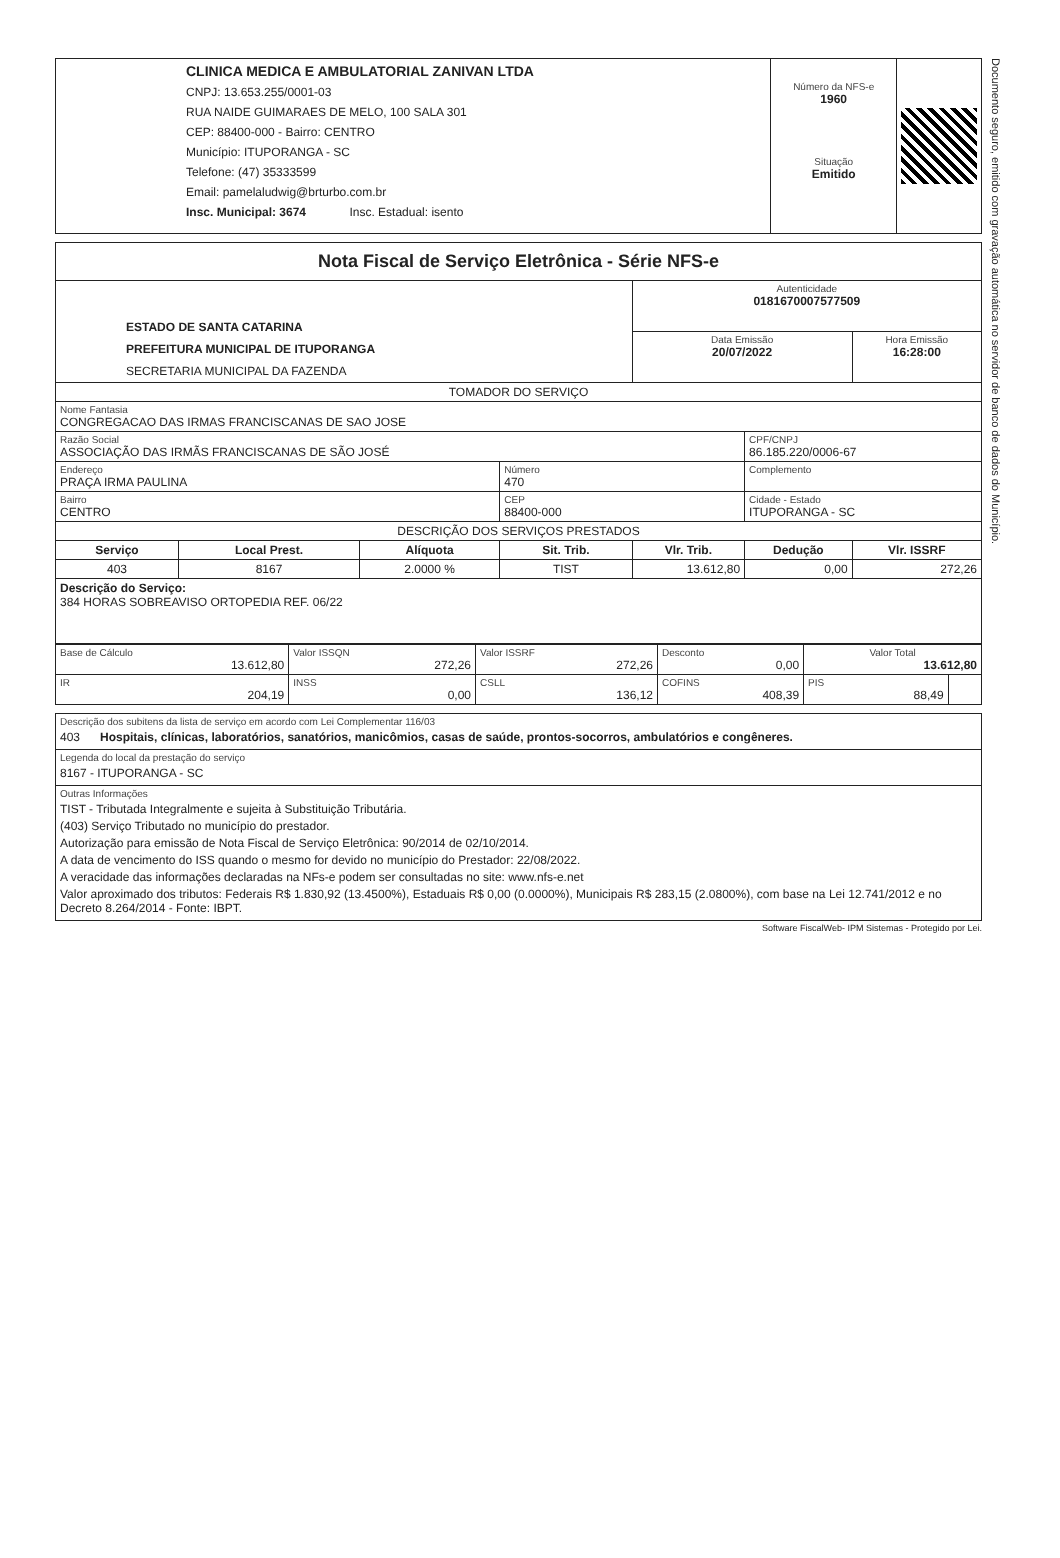Documento seguro, emitido com gravação automática no servidor de banco de dados do Município.
| CLINICA MEDICA E AMBULATORIAL ZANIVAN LTDA CNPJ: 13.653.255/0001-03 RUA NAIDE GUIMARAES DE MELO, 100 SALA 301 CEP: 88400-000 - Bairro: CENTRO Município: ITUPORANGA - SC Telefone: (47) 35333599 Email: pamelaludwig@brturbo.com.br Insc. Municipal: 3674 Insc. Estadual: isento | Número da NFS-e 1960 Situação Emitido | |
| Nota Fiscal de Serviço Eletrônica - Série NFS-e | | | | | | |
| ESTADO DE SANTA CATARINA PREFEITURA MUNICIPAL DE ITUPORANGA SECRETARIA MUNICIPAL DA FAZENDA | | | | Autenticidade 0181670007577509 | | |
| | | | | Data Emissão 20/07/2022 | | Hora Emissão 16:28:00 |
| TOMADOR DO SERVIÇO | | | | | | |
| Nome Fantasia CONGREGACAO DAS IRMAS FRANCISCANAS DE SAO JOSE | | | | | | |
| Razão Social ASSOCIAÇÃO DAS IRMÃS FRANCISCANAS DE SÃO JOSÉ | | | | | CPF/CNPJ 86.185.220/0006-67 | |
| Endereço PRAÇA IRMA PAULINA | | | Número 470 | | Complemento | |
| Bairro CENTRO | | | CEP 88400-000 | | Cidade - Estado ITUPORANGA - SC | |
| DESCRIÇÃO DOS SERVIÇOS PRESTADOS | | | | | | |
| Serviço | Local Prest. | Alíquota | Sit. Trib. | Vlr. Trib. | Dedução | Vlr. ISSRF |
| 403 | 8167 | 2.0000 % | TIST | 13.612,80 | 0,00 | 272,26 |
| Descrição do Serviço: 384 HORAS SOBREAVISO ORTOPEDIA REF. 06/22 | | | | | | |
| Base de Cálculo 13.612,80 | Valor ISSQN 272,26 | Valor ISSRF 272,26 | Desconto 0,00 | Valor Total 13.612,80 | |
| IR 204,19 | INSS 0,00 | CSLL 136,12 | COFINS 408,39 | PIS 88,49 | |
| Descrição dos subitens da lista de serviço em acordo com Lei Complementar 116/03 403 Hospitais, clínicas, laboratórios, sanatórios, manicômios, casas de saúde, prontos-socorros, ambulatórios e congêneres. |
| Legenda do local da prestação do serviço 8167 - ITUPORANGA - SC |
| Outras Informações TIST - Tributada Integralmente e sujeita à Substituição Tributária. (403) Serviço Tributado no município do prestador. Autorização para emissão de Nota Fiscal de Serviço Eletrônica: 90/2014 de 02/10/2014. A data de vencimento do ISS quando o mesmo for devido no município do Prestador: 22/08/2022. A veracidade das informações declaradas na NFs-e podem ser consultadas no site: www.nfs-e.net Valor aproximado dos tributos: Federais R$ 1.830,92 (13.4500%), Estaduais R$ 0,00 (0.0000%), Municipais R$ 283,15 (2.0800%), com base na Lei 12.741/2012 e no Decreto 8.264/2014 - Fonte: IBPT. |
Software FiscalWeb- IPM Sistemas - Protegido por Lei.